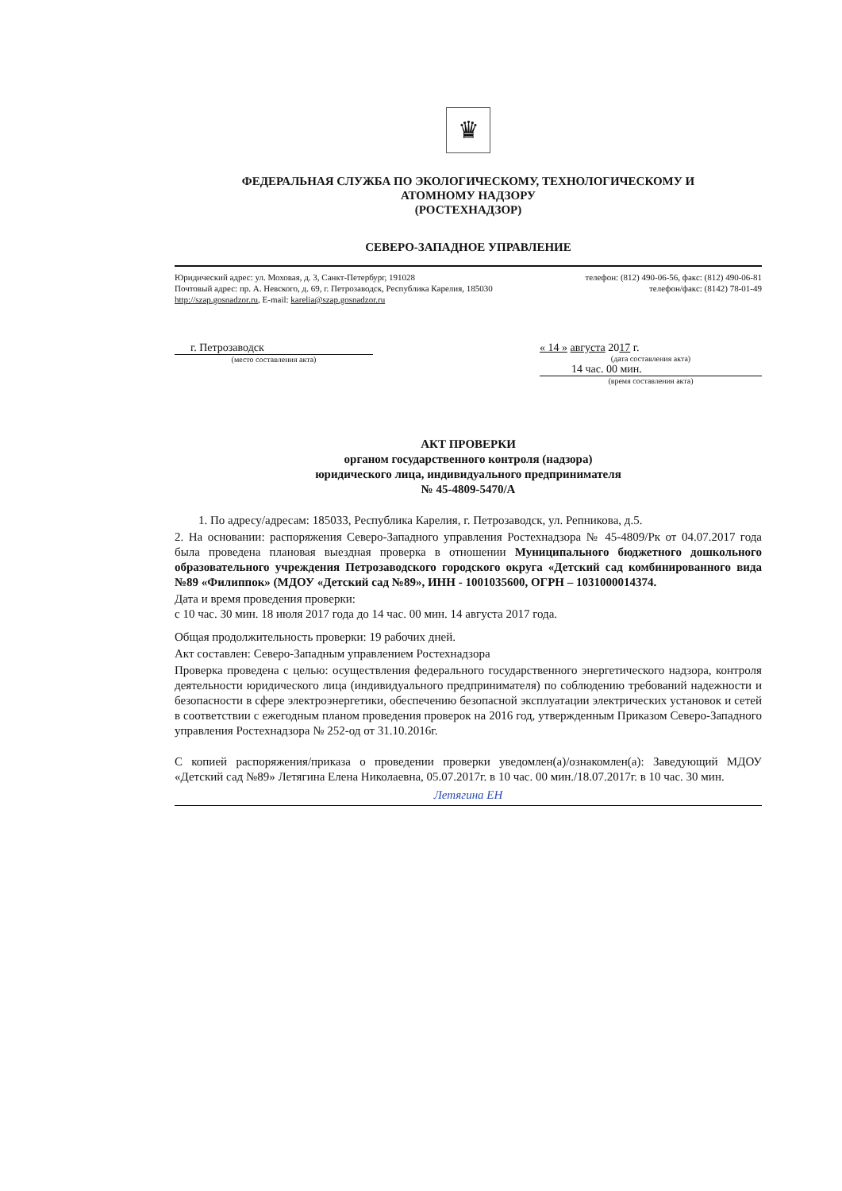♛
ФЕДЕРАЛЬНАЯ СЛУЖБА ПО ЭКОЛОГИЧЕСКОМУ, ТЕХНОЛОГИЧЕСКОМУ И
АТОМНОМУ НАДЗОРУ
(РОСТЕХНАДЗОР)
СЕВЕРО-ЗАПАДНОЕ УПРАВЛЕНИЕ
Юридический адрес: ул. Моховая, д. 3, Санкт-Петербург, 191028 телефон: (812) 490-06-56, факс: (812) 490-06-81
Почтовый адрес: пр. А. Невского, д. 69, г. Петрозаводск, Республика Карелия, 185030 телефон/факс: (8142) 78-01-49
http://szap.gosnadzor.ru, E-mail: karelia@szap.gosnadzor.ru
г. Петрозаводск
(место составления акта)
« 14 » августа 2017 г.
(дата составления акта)
14 час. 00 мин.
(время составления акта)
АКТ ПРОВЕРКИ
органом государственного контроля (надзора)
юридического лица, индивидуального предпринимателя
№ 45-4809-5470/А
1. По адресу/адресам: 185033, Республика Карелия, г. Петрозаводск, ул. Репникова, д.5.
2. На основании: распоряжения Северо-Западного управления Ростехнадзора № 45-4809/Рк от 04.07.2017 года была проведена плановая выездная проверка в отношении Муниципального бюджетного дошкольного образовательного учреждения Петрозаводского городского округа «Детский сад комбинированного вида №89 «Филиппок» (МДОУ «Детский сад №89», ИНН - 1001035600, ОГРН – 1031000014374.
Дата и время проведения проверки:
с 10 час. 30 мин. 18 июля 2017 года до 14 час. 00 мин. 14 августа 2017 года.
Общая продолжительность проверки: 19 рабочих дней.
Акт составлен: Северо-Западным управлением Ростехнадзора
Проверка проведена с целью: осуществления федерального государственного энергетического надзора, контроля деятельности юридического лица (индивидуального предпринимателя) по соблюдению требований надежности и безопасности в сфере электроэнергетики, обеспечению безопасной эксплуатации электрических установок и сетей в соответствии с ежегодным планом проведения проверок на 2016 год, утвержденным Приказом Северо-Западного управления Ростехнадзора № 252-од от 31.10.2016г.
С копией распоряжения/приказа о проведении проверки уведомлен(а)/ознакомлен(а): Заведующий МДОУ «Детский сад №89» Летягина Елена Николаевна, 05.07.2017г. в 10 час. 00 мин./18.07.2017г. в 10 час. 30 мин.
Летягина ЕН